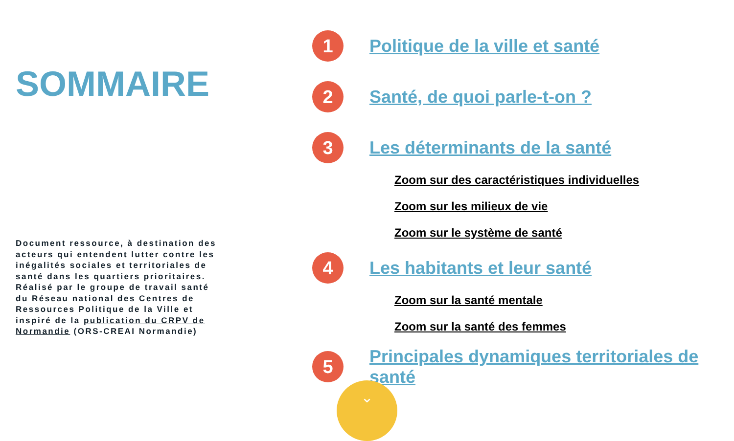SOMMAIRE
Document ressource, à destination des acteurs qui entendent lutter contre les inégalités sociales et territoriales de santé dans les quartiers prioritaires.
Réalisé par le groupe de travail santé du Réseau national des Centres de Ressources Politique de la Ville et inspiré de la publication du CRPV de Normandie (ORS-CREAI Normandie)
1
Politique de la ville et santé
2
Santé, de quoi parle-t-on ?
3
Les déterminants de la santé
Zoom sur des caractéristiques individuelles
Zoom sur les milieux de vie
Zoom sur le système de santé
4
Les habitants et leur santé
Zoom sur la santé mentale
Zoom sur la santé des femmes
5
Principales dynamiques territoriales de santé
⌄